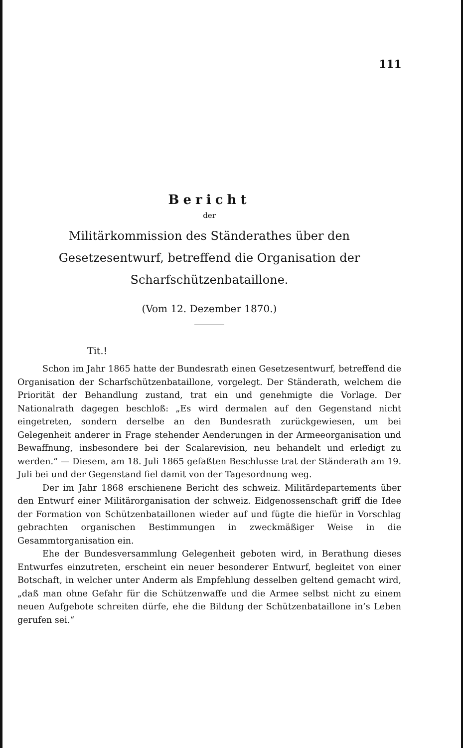111
Bericht
der
Militärkommission des Ständerathes über den Gesetzesentwurf, betreffend die Organisation der Scharfschützenbataillone.
(Vom 12. Dezember 1870.)
Tit.!
Schon im Jahr 1865 hatte der Bundesrath einen Gesetzesentwurf, betreffend die Organisation der Scharfschützenbataillone, vorgelegt. Der Ständerath, welchem die Priorität der Behandlung zustand, trat ein und genehmigte die Vorlage. Der Nationalrath dagegen beschloß: „Es wird dermalen auf den Gegenstand nicht eingetreten, sondern derselbe an den Bundesrath zurückgewiesen, um bei Gelegenheit anderer in Frage stehender Aenderungen in der Armeeorganisation und Bewaffnung, insbesondere bei der Scalarevision, neu behandelt und erledigt zu werden.“ — Diesem, am 18. Juli 1865 gefaßten Beschlusse trat der Ständerath am 19. Juli bei und der Gegenstand fiel damit von der Tagesordnung weg.
Der im Jahr 1868 erschienene Bericht des schweiz. Militärdepartements über den Entwurf einer Militärorganisation der schweiz. Eidgenossenschaft griff die Idee der Formation von Schützenbataillonen wieder auf und fügte die hiefür in Vorschlag gebrachten organischen Bestimmungen in zweckmäßiger Weise in die Gesammtorganisation ein.
Ehe der Bundesversammlung Gelegenheit geboten wird, in Berathung dieses Entwurfes einzutreten, erscheint ein neuer besonderer Entwurf, begleitet von einer Botschaft, in welcher unter Anderm als Empfehlung desselben geltend gemacht wird, „daß man ohne Gefahr für die Schützenwaffe und die Armee selbst nicht zu einem neuen Aufgebote schreiten dürfe, ehe die Bildung der Schützenbataillone in’s Leben gerufen sei.“